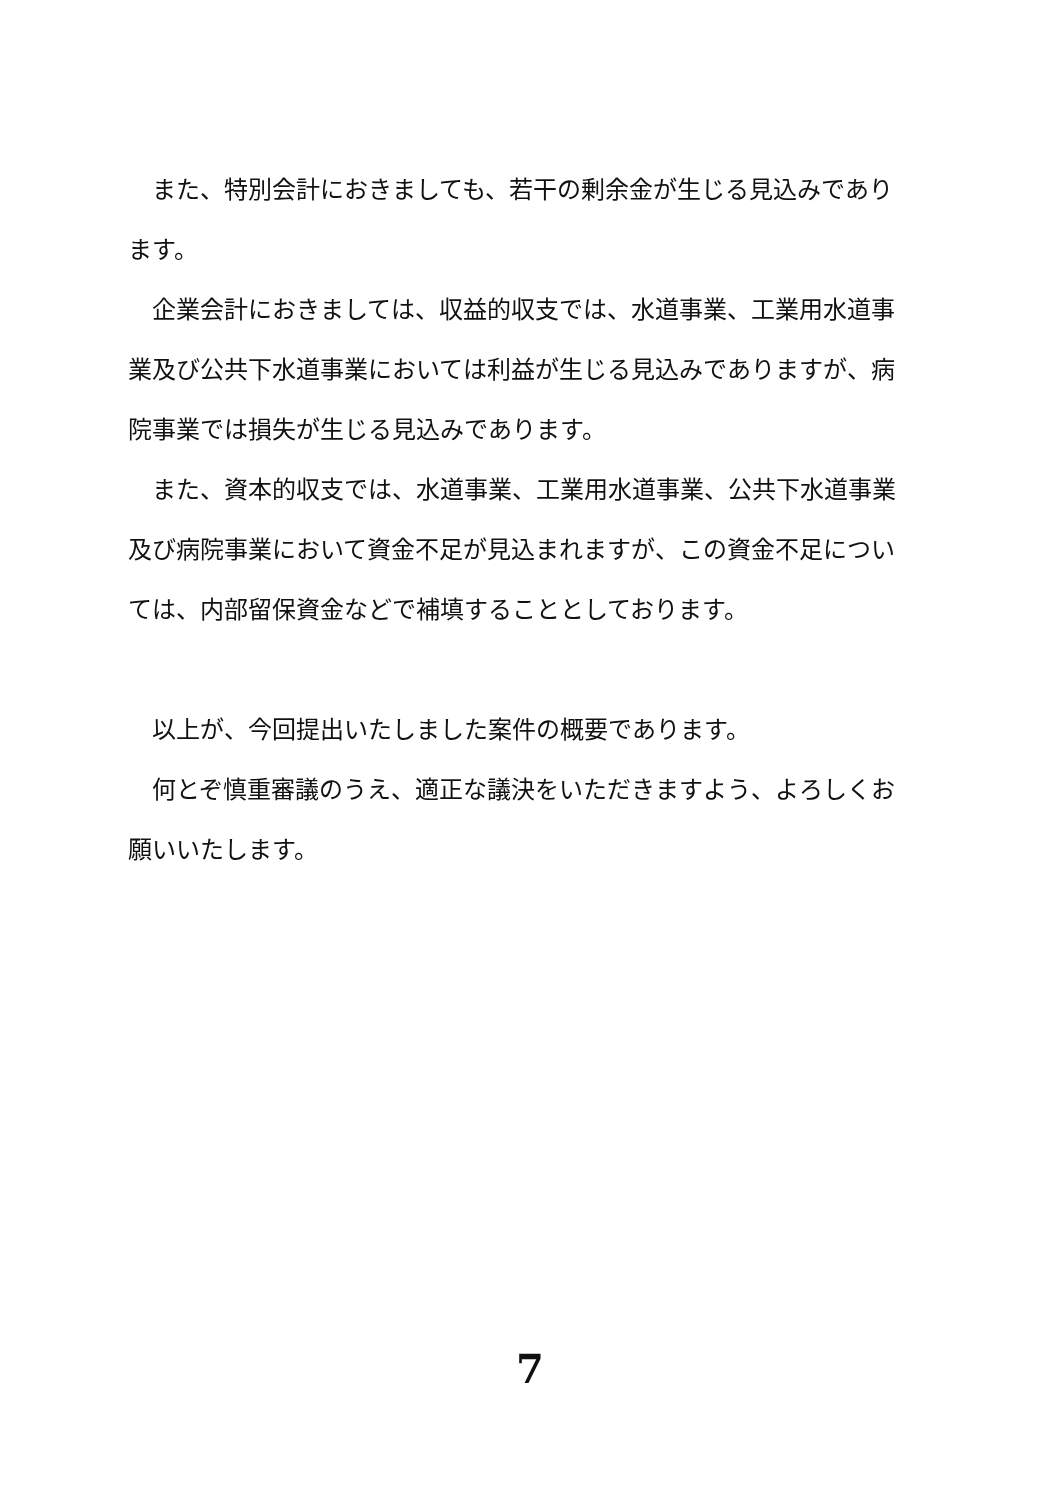また、特別会計におきましても、若干の剰余金が生じる見込みであります。
企業会計におきましては、収益的収支では、水道事業、工業用水道事業及び公共下水道事業においては利益が生じる見込みでありますが、病院事業では損失が生じる見込みであります。
また、資本的収支では、水道事業、工業用水道事業、公共下水道事業及び病院事業において資金不足が見込まれますが、この資金不足については、内部留保資金などで補填することとしております。
以上が、今回提出いたしました案件の概要であります。
何とぞ慎重審議のうえ、適正な議決をいただきますよう、よろしくお願いいたします。
7